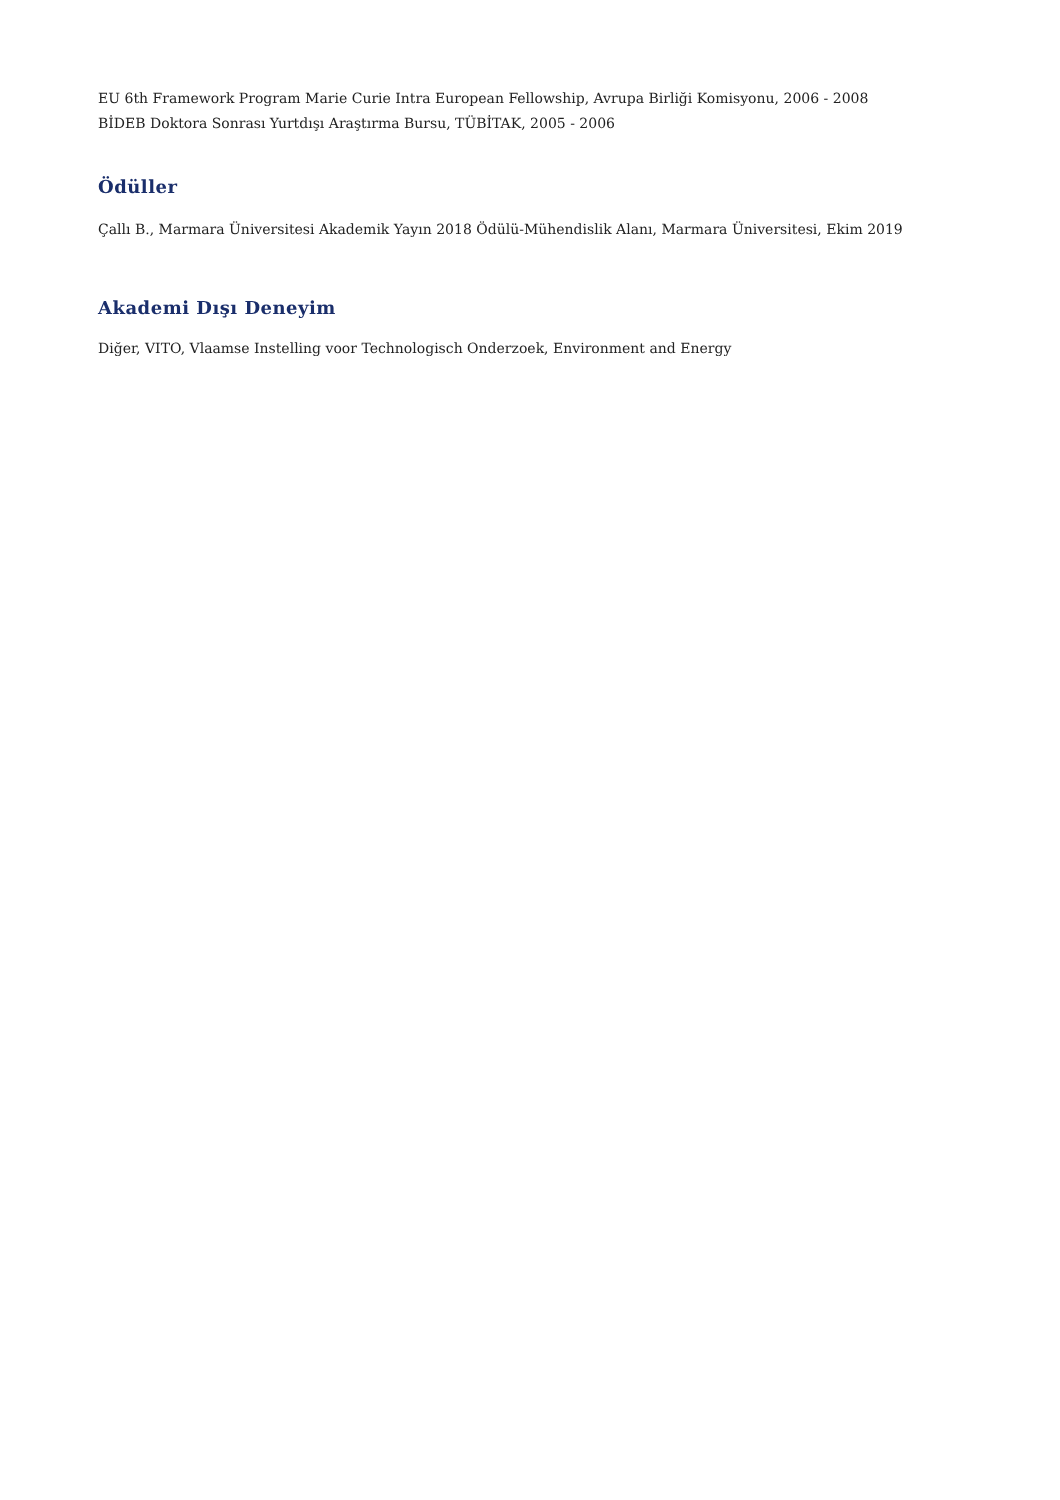EU 6th Framework Program Marie Curie Intra European Fellowship, Avrupa Birliği Komisyonu, 2006 - 2008
BİDEB Doktora Sonrası Yurtdışı Araştırma Bursu, TÜBİTAK, 2005 - 2006
Ödüller
Çallı B., Marmara Üniversitesi Akademik Yayın 2018 Ödülü-Mühendislik Alanı, Marmara Üniversitesi, Ekim 2019
Akademi Dışı Deneyim
Diğer, VITO, Vlaamse Instelling voor Technologisch Onderzoek, Environment and Energy